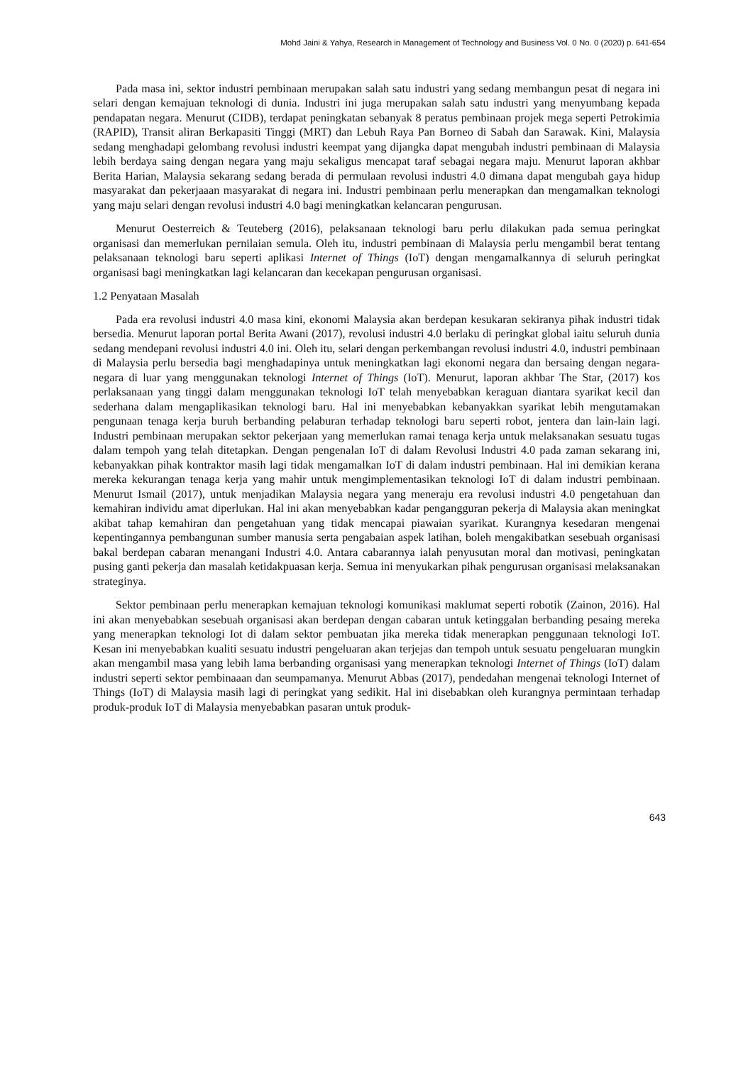Mohd Jaini & Yahya, Research in Management of Technology and Business Vol. 0 No. 0 (2020) p. 641-654
Pada masa ini, sektor industri pembinaan merupakan salah satu industri yang sedang membangun pesat di negara ini selari dengan kemajuan teknologi di dunia. Industri ini juga merupakan salah satu industri yang menyumbang kepada pendapatan negara. Menurut (CIDB), terdapat peningkatan sebanyak 8 peratus pembinaan projek mega seperti Petrokimia (RAPID), Transit aliran Berkapasiti Tinggi (MRT) dan Lebuh Raya Pan Borneo di Sabah dan Sarawak. Kini, Malaysia sedang menghadapi gelombang revolusi industri keempat yang dijangka dapat mengubah industri pembinaan di Malaysia lebih berdaya saing dengan negara yang maju sekaligus mencapat taraf sebagai negara maju. Menurut laporan akhbar Berita Harian, Malaysia sekarang sedang berada di permulaan revolusi industri 4.0 dimana dapat mengubah gaya hidup masyarakat dan pekerjaaan masyarakat di negara ini. Industri pembinaan perlu menerapkan dan mengamalkan teknologi yang maju selari dengan revolusi industri 4.0 bagi meningkatkan kelancaran pengurusan.
Menurut Oesterreich & Teuteberg (2016), pelaksanaan teknologi baru perlu dilakukan pada semua peringkat organisasi dan memerlukan pernilaian semula. Oleh itu, industri pembinaan di Malaysia perlu mengambil berat tentang pelaksanaan teknologi baru seperti aplikasi Internet of Things (IoT) dengan mengamalkannya di seluruh peringkat organisasi bagi meningkatkan lagi kelancaran dan kecekapan pengurusan organisasi.
1.2 Penyataan Masalah
Pada era revolusi industri 4.0 masa kini, ekonomi Malaysia akan berdepan kesukaran sekiranya pihak industri tidak bersedia. Menurut laporan portal Berita Awani (2017), revolusi industri 4.0 berlaku di peringkat global iaitu seluruh dunia sedang mendepani revolusi industri 4.0 ini. Oleh itu, selari dengan perkembangan revolusi industri 4.0, industri pembinaan di Malaysia perlu bersedia bagi menghadapinya untuk meningkatkan lagi ekonomi negara dan bersaing dengan negara-negara di luar yang menggunakan teknologi Internet of Things (IoT). Menurut, laporan akhbar The Star, (2017) kos perlaksanaan yang tinggi dalam menggunakan teknologi IoT telah menyebabkan keraguan diantara syarikat kecil dan sederhana dalam mengaplikasikan teknologi baru. Hal ini menyebabkan kebanyakkan syarikat lebih mengutamakan pengunaan tenaga kerja buruh berbanding pelaburan terhadap teknologi baru seperti robot, jentera dan lain-lain lagi. Industri pembinaan merupakan sektor pekerjaan yang memerlukan ramai tenaga kerja untuk melaksanakan sesuatu tugas dalam tempoh yang telah ditetapkan. Dengan pengenalan IoT di dalam Revolusi Industri 4.0 pada zaman sekarang ini, kebanyakkan pihak kontraktor masih lagi tidak mengamalkan IoT di dalam industri pembinaan. Hal ini demikian kerana mereka kekurangan tenaga kerja yang mahir untuk mengimplementasikan teknologi IoT di dalam industri pembinaan. Menurut Ismail (2017), untuk menjadikan Malaysia negara yang meneraju era revolusi industri 4.0 pengetahuan dan kemahiran individu amat diperlukan. Hal ini akan menyebabkan kadar pengangguran pekerja di Malaysia akan meningkat akibat tahap kemahiran dan pengetahuan yang tidak mencapai piawaian syarikat. Kurangnya kesedaran mengenai kepentingannya pembangunan sumber manusia serta pengabaian aspek latihan, boleh mengakibatkan sesebuah organisasi bakal berdepan cabaran menangani Industri 4.0. Antara cabarannya ialah penyusutan moral dan motivasi, peningkatan pusing ganti pekerja dan masalah ketidakpuasan kerja. Semua ini menyukarkan pihak pengurusan organisasi melaksanakan strateginya.
Sektor pembinaan perlu menerapkan kemajuan teknologi komunikasi maklumat seperti robotik (Zainon, 2016). Hal ini akan menyebabkan sesebuah organisasi akan berdepan dengan cabaran untuk ketinggalan berbanding pesaing mereka yang menerapkan teknologi Iot di dalam sektor pembuatan jika mereka tidak menerapkan penggunaan teknologi IoT. Kesan ini menyebabkan kualiti sesuatu industri pengeluaran akan terjejas dan tempoh untuk sesuatu pengeluaran mungkin akan mengambil masa yang lebih lama berbanding organisasi yang menerapkan teknologi Internet of Things (IoT) dalam industri seperti sektor pembinaaan dan seumpamanya. Menurut Abbas (2017), pendedahan mengenai teknologi Internet of Things (IoT) di Malaysia masih lagi di peringkat yang sedikit. Hal ini disebabkan oleh kurangnya permintaan terhadap produk-produk IoT di Malaysia menyebabkan pasaran untuk produk-
643